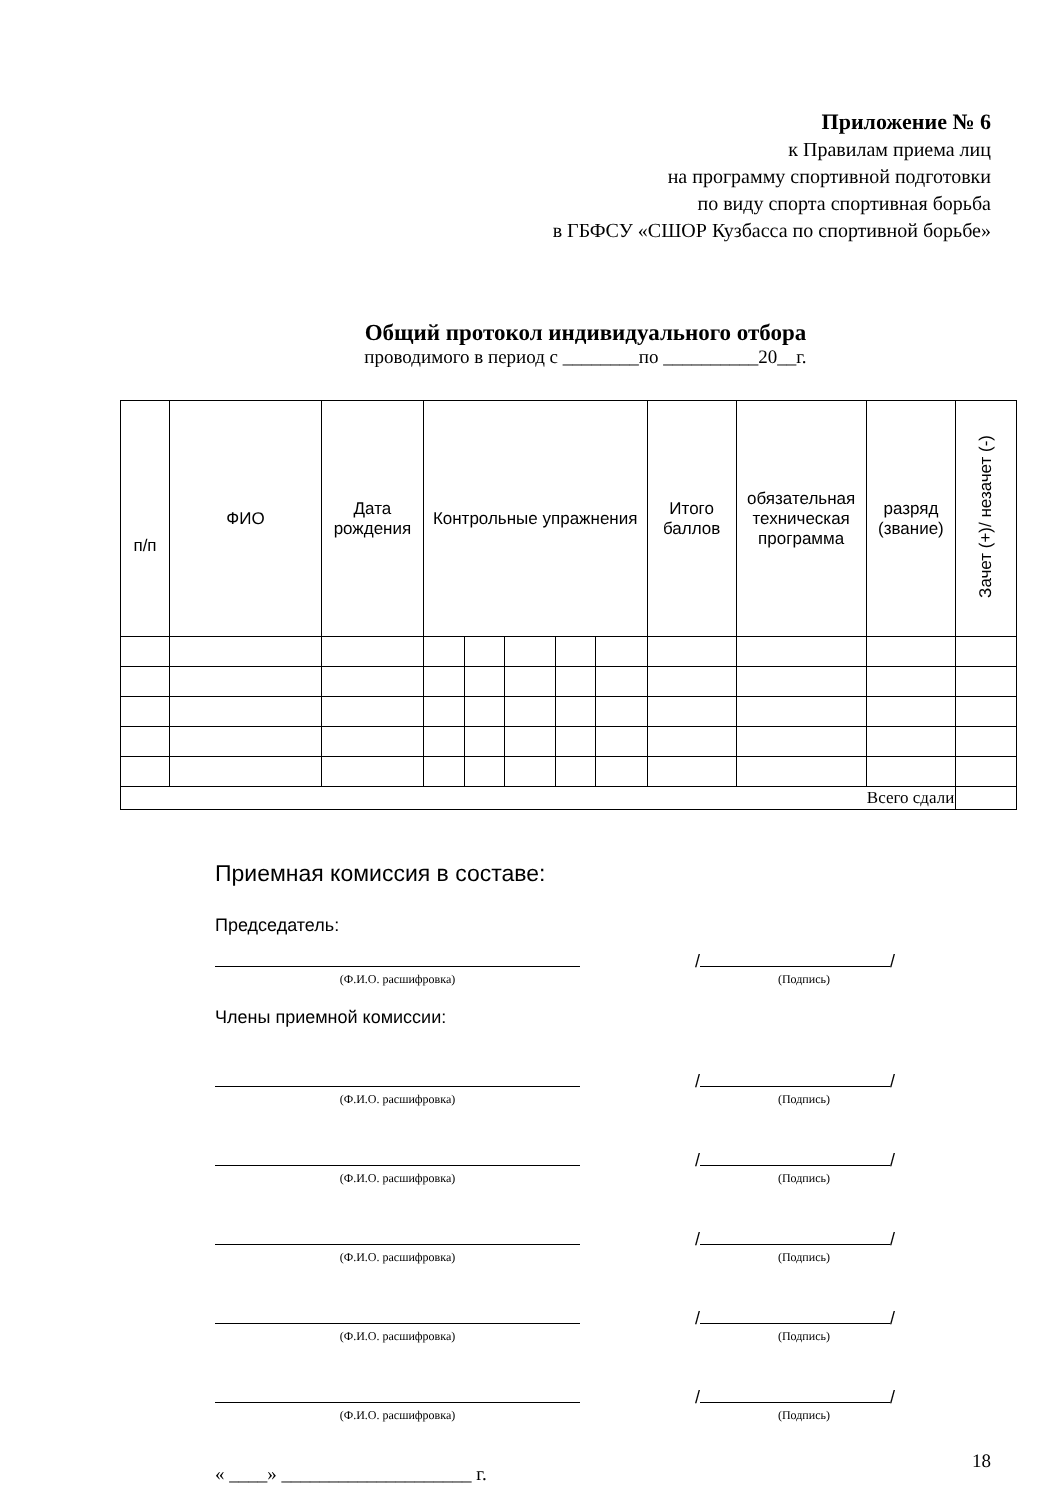Приложение № 6
к Правилам приема лиц
на программу спортивной подготовки
по виду спорта спортивная борьба
в ГБФСУ «СШОР Кузбасса по спортивной борьбе»
Общий протокол индивидуального отбора
проводимого в период с ________по __________20__г.
| п/п | ФИО | Дата рождения | Контрольные упражнения | | | | | Итого баллов | обязательная техническая программа | разряд (звание) | Зачет (+)/ незачет (-) |
| --- | --- | --- | --- | --- | --- | --- | --- | --- | --- | --- | --- |
| Всего сдали | | | | | | | | | | | |
Приемная комиссия в составе:
Председатель:
/ /
(Ф.И.О. расшифровка) (Подпись)
Члены приемной комиссии:
/ /
(Ф.И.О. расшифровка) (Подпись)
/ /
(Ф.И.О. расшифровка) (Подпись)
/ /
(Ф.И.О. расшифровка) (Подпись)
/ /
(Ф.И.О. расшифровка) (Подпись)
/ /
(Ф.И.О. расшифровка) (Подпись)
« ____» ____________________ г.
18